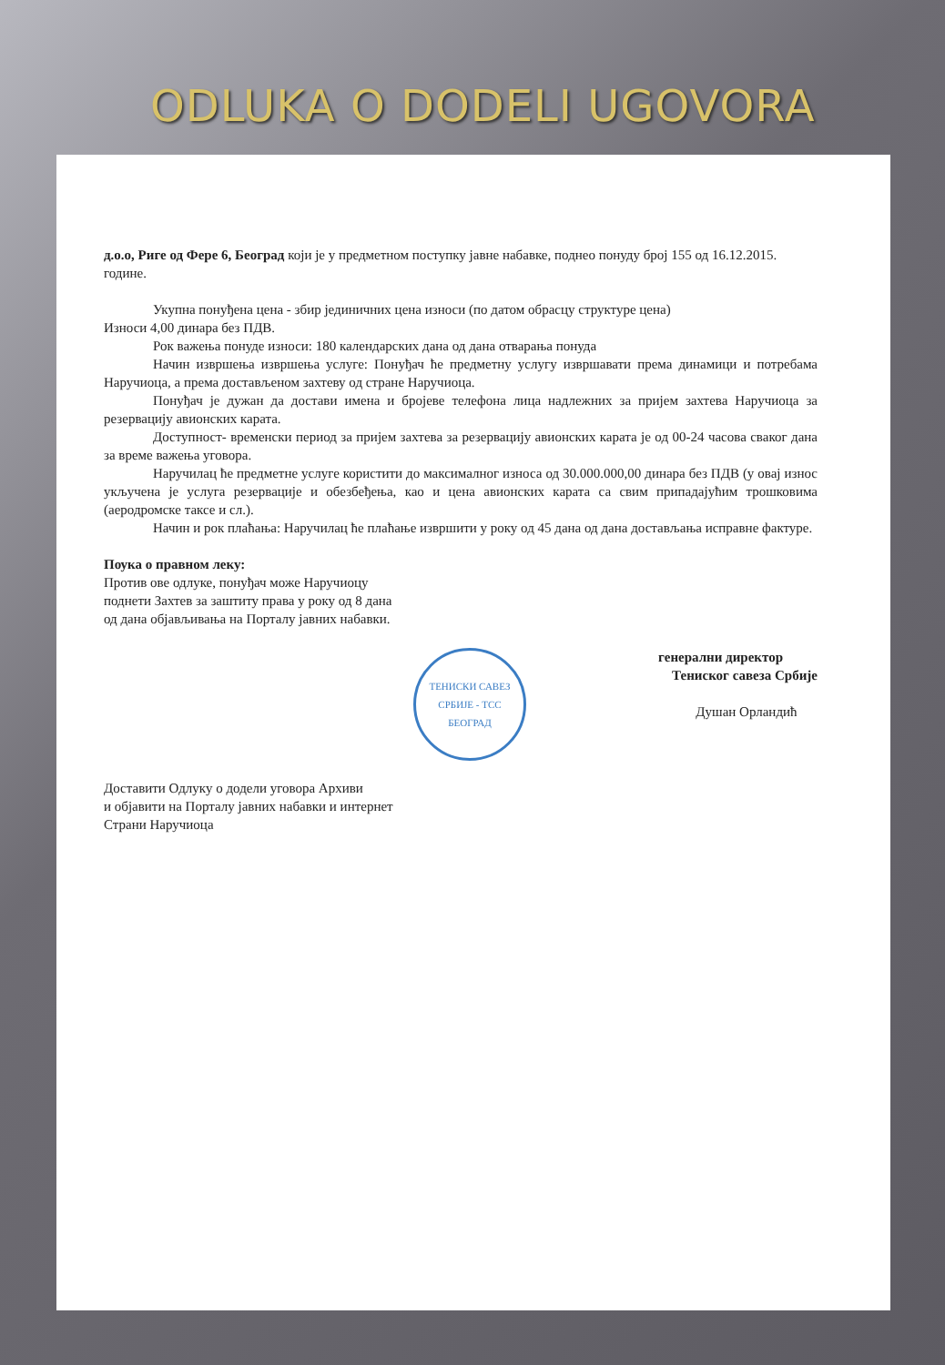ODLUKA O DODELI UGOVORA
д.о.о, Риге од Фере 6, Београд који је у предметном поступку јавне набавке, поднео понуду број 155 од 16.12.2015. године.
Укупна понуђена цена - збир јединичних цена износи (по датом обрасцу структуре цена)
Износи 4,00 динара без ПДВ.
Рок важења понуде износи: 180 календарских дана од дана отварања понуда
Начин извршења извршења услуге: Понуђач ће предметну услугу извршавати према динамици и потребама Наручиоца, а према достављеном захтеву од стране Наручиоца.
Понуђач је дужан да достави имена и бројеве телефона лица надлежних за пријем захтева Наручиоца за резервацију авионских карата.
Доступност- временски период за пријем захтева за резервацију авионских карата је од 00-24 часова сваког дана за време важења уговора.
Наручилац ће предметне услуге користити до максималног износа од 30.000.000,00 динара без ПДВ (у овај износ укључена је услуга резервације и обезбеђења, као и цена авионских карата са свим припадајућим трошковима (аеродромске таксе и сл.).
Начин и рок плаћања: Наручилац ће плаћање извршити у року од 45 дана од дана достављања исправне фактуре.
Поука о правном леку:
Против ове одлуке, понуђач може Наручиоцу
поднети Захтев за заштиту права у року од 8 дана
од дана објављивања на Порталу јавних набавки.
ТЕНИСКИ САВЕЗ СРБИЈЕ - ТСС
БЕОГРАД
генерални директор
Тениског савеза Србије
Душан Орландић
Доставити Одлуку о додели уговора Архиви
и објавити на Порталу јавних набавки и интернет
Страни Наручиоца